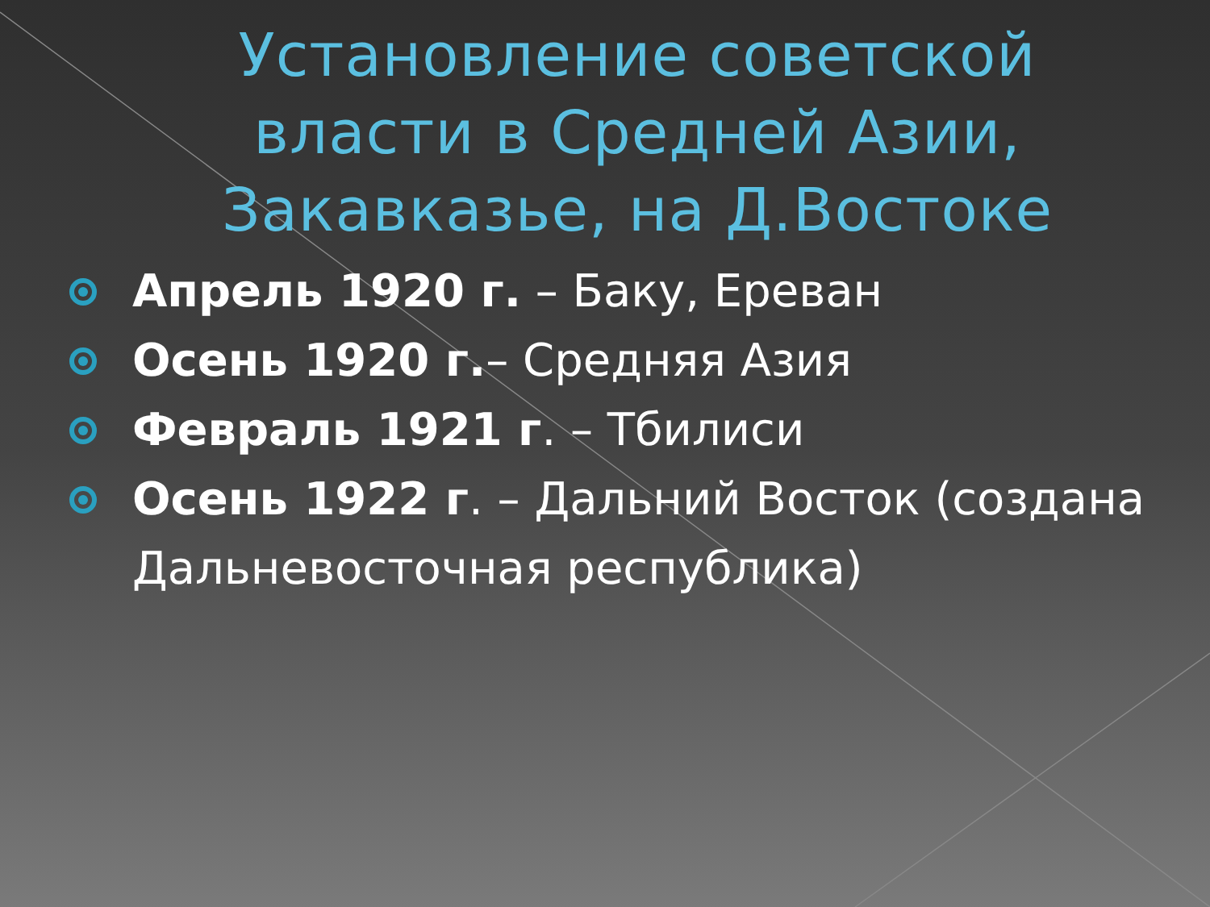Установление советской власти в Средней Азии, Закавказье, на Д.Востоке
Апрель 1920 г. – Баку, Ереван
Осень 1920 г.– Средняя Азия
Февраль 1921 г. – Тбилиси
Осень 1922 г. – Дальний Восток (создана Дальневосточная республика)